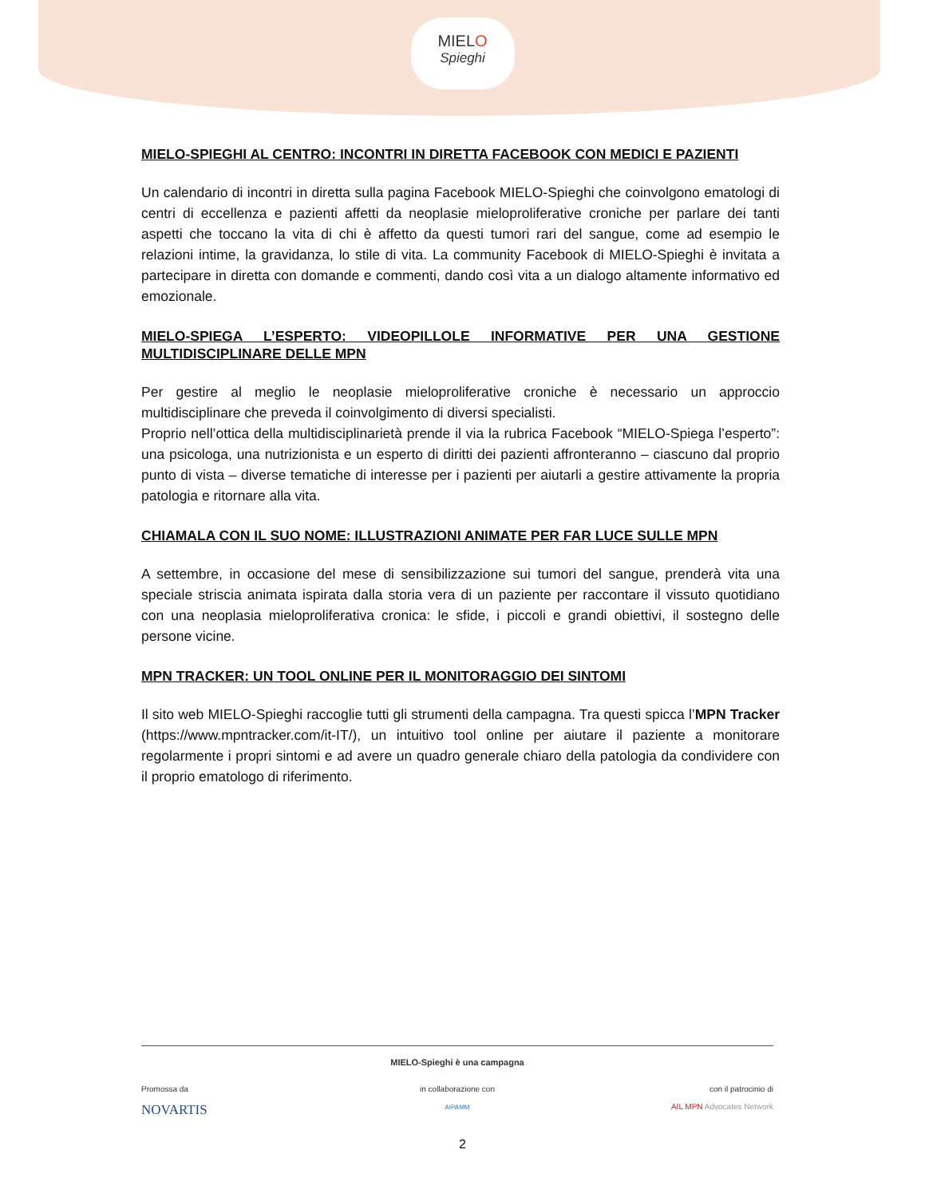MIELO
Spieghi
MIELO-SPIEGHI AL CENTRO: INCONTRI IN DIRETTA FACEBOOK CON MEDICI E PAZIENTI
Un calendario di incontri in diretta sulla pagina Facebook MIELO-Spieghi che coinvolgono ematologi di centri di eccellenza e pazienti affetti da neoplasie mieloproliferative croniche per parlare dei tanti aspetti che toccano la vita di chi è affetto da questi tumori rari del sangue, come ad esempio le relazioni intime, la gravidanza, lo stile di vita. La community Facebook di MIELO-Spieghi è invitata a partecipare in diretta con domande e commenti, dando così vita a un dialogo altamente informativo ed emozionale.
MIELO-SPIEGA L’ESPERTO: VIDEOPILLOLE INFORMATIVE PER UNA GESTIONE MULTIDISCIPLINARE DELLE MPN
Per gestire al meglio le neoplasie mieloproliferative croniche è necessario un approccio multidisciplinare che preveda il coinvolgimento di diversi specialisti.
Proprio nell’ottica della multidisciplinarietà prende il via la rubrica Facebook “MIELO-Spiega l’esperto”: una psicologa, una nutrizionista e un esperto di diritti dei pazienti affronteranno – ciascuno dal proprio punto di vista – diverse tematiche di interesse per i pazienti per aiutarli a gestire attivamente la propria patologia e ritornare alla vita.
CHIAMALA CON IL SUO NOME: ILLUSTRAZIONI ANIMATE PER FAR LUCE SULLE MPN
A settembre, in occasione del mese di sensibilizzazione sui tumori del sangue, prenderà vita una speciale striscia animata ispirata dalla storia vera di un paziente per raccontare il vissuto quotidiano con una neoplasia mieloproliferativa cronica: le sfide, i piccoli e grandi obiettivi, il sostegno delle persone vicine.
MPN TRACKER: UN TOOL ONLINE PER IL MONITORAGGIO DEI SINTOMI
Il sito web MIELO-Spieghi raccoglie tutti gli strumenti della campagna. Tra questi spicca l’MPN Tracker (https://www.mpntracker.com/it-IT/), un intuitivo tool online per aiutare il paziente a monitorare regolarmente i propri sintomi e ad avere un quadro generale chiaro della patologia da condividere con il proprio ematologo di riferimento.
MIELO-Spieghi è una campagna
Promossa da
NOVARTIS
in collaborazione con
AIPAMM
con il patrocinio di
AIL MPN Advocates Network
2